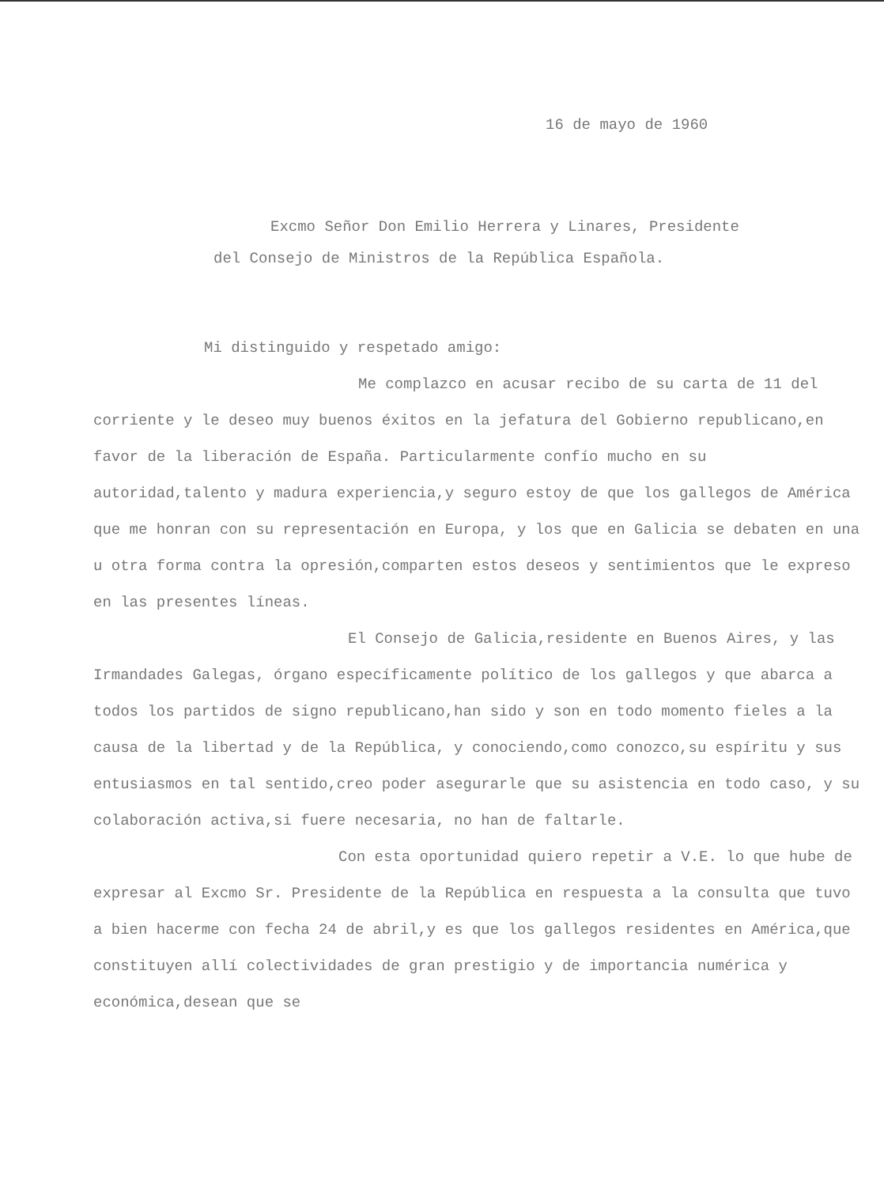16 de mayo de 1960
Excmo Señor Don Emilio Herrera y Linares, Presidente
del Consejo de Ministros de la República Española.
Mi distinguido y respetado amigo:
Me complazco en acusar recibo de su carta de 11 del corriente y le deseo muy buenos éxitos en la jefatura del Gobierno republicano,en favor de la liberación de España. Particularmente confío mucho en su autoridad,talento y madura experiencia,y seguro estoy de que los gallegos de América que me honran con su representación en Europa, y los que en Galicia se debaten en una u otra forma contra la opresión,comparten estos deseos y sentimientos que le expreso en las presentes líneas.
El Consejo de Galicia,residente en Buenos Aires, y las Irmandades Galegas, órgano específicamente político de los gallegos y que abarca a todos los partidos de signo republicano,han sido y son en todo momento fieles a la causa de la libertad y de la República, y conociendo,como conozco,su espíritu y sus entusiasmos en tal sentido,creo poder asegurarle que su asistencia en todo caso, y su colaboración activa,si fuere necesaria, no han de faltarle.
Con esta oportunidad quiero repetir a V.E. lo que hube de expresar al Excmo Sr. Presidente de la República en respuesta a la consulta que tuvo a bien hacerme con fecha 24 de abril,y es que los gallegos residentes en América,que constituyen allí colectividades de gran prestigio y de importancia numérica y económica,desean que se